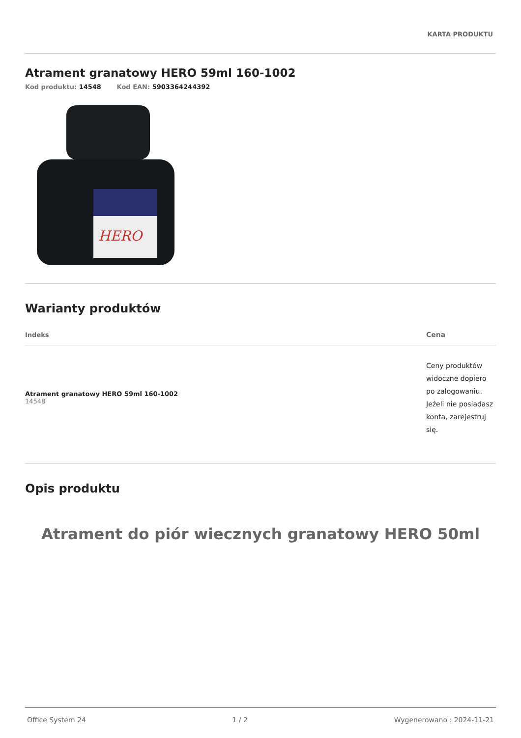KARTA PRODUKTU
Atrament granatowy HERO 59ml 160-1002
Kod produktu: 14548 Kod EAN: 5903364244392
HERO
Warianty produktów
| Indeks | Cena |
| --- | --- |
| Atrament granatowy HERO 59ml 160-1002 14548 | Ceny produktów widoczne dopiero po zalogowaniu. Jeżeli nie posiadasz konta, zarejestruj się. |
Opis produktu
Atrament do piór wiecznych granatowy HERO 50ml
Office System 24 1 / 2 Wygenerowano : 2024-11-21